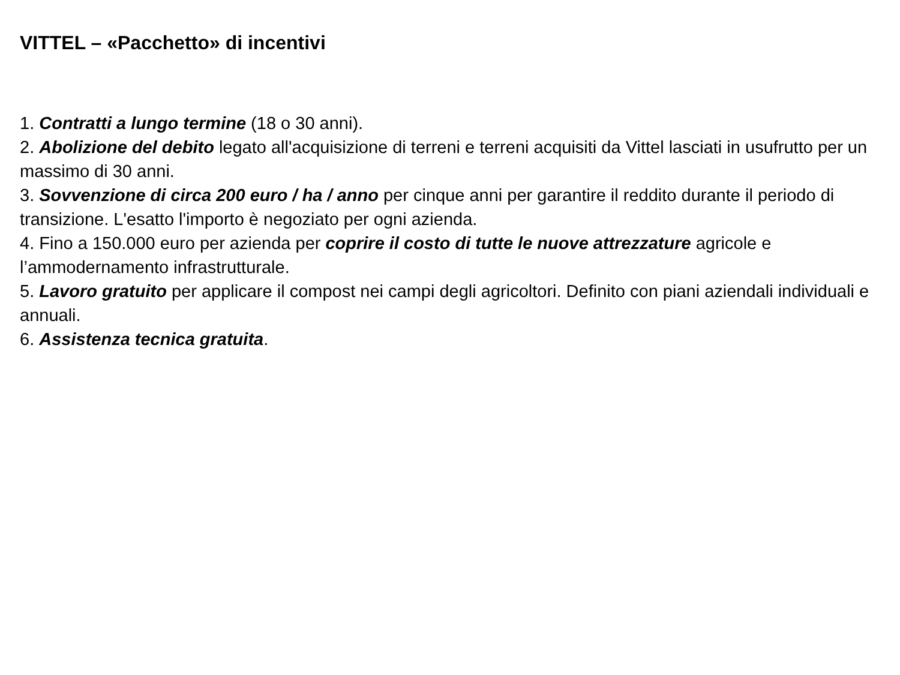VITTEL – «Pacchetto» di incentivi
1. Contratti a lungo termine (18 o 30 anni).
2. Abolizione del debito legato all'acquisizione di terreni e terreni acquisiti da Vittel lasciati in usufrutto per un massimo di 30 anni.
3. Sovvenzione di circa 200 euro / ha / anno per cinque anni per garantire il reddito durante il periodo di transizione. L'esatto l'importo è negoziato per ogni azienda.
4. Fino a 150.000 euro per azienda per coprire il costo di tutte le nuove attrezzature agricole e l’ammodernamento infrastrutturale.
5. Lavoro gratuito per applicare il compost nei campi degli agricoltori. Definito con piani aziendali individuali e annuali.
6. Assistenza tecnica gratuita.